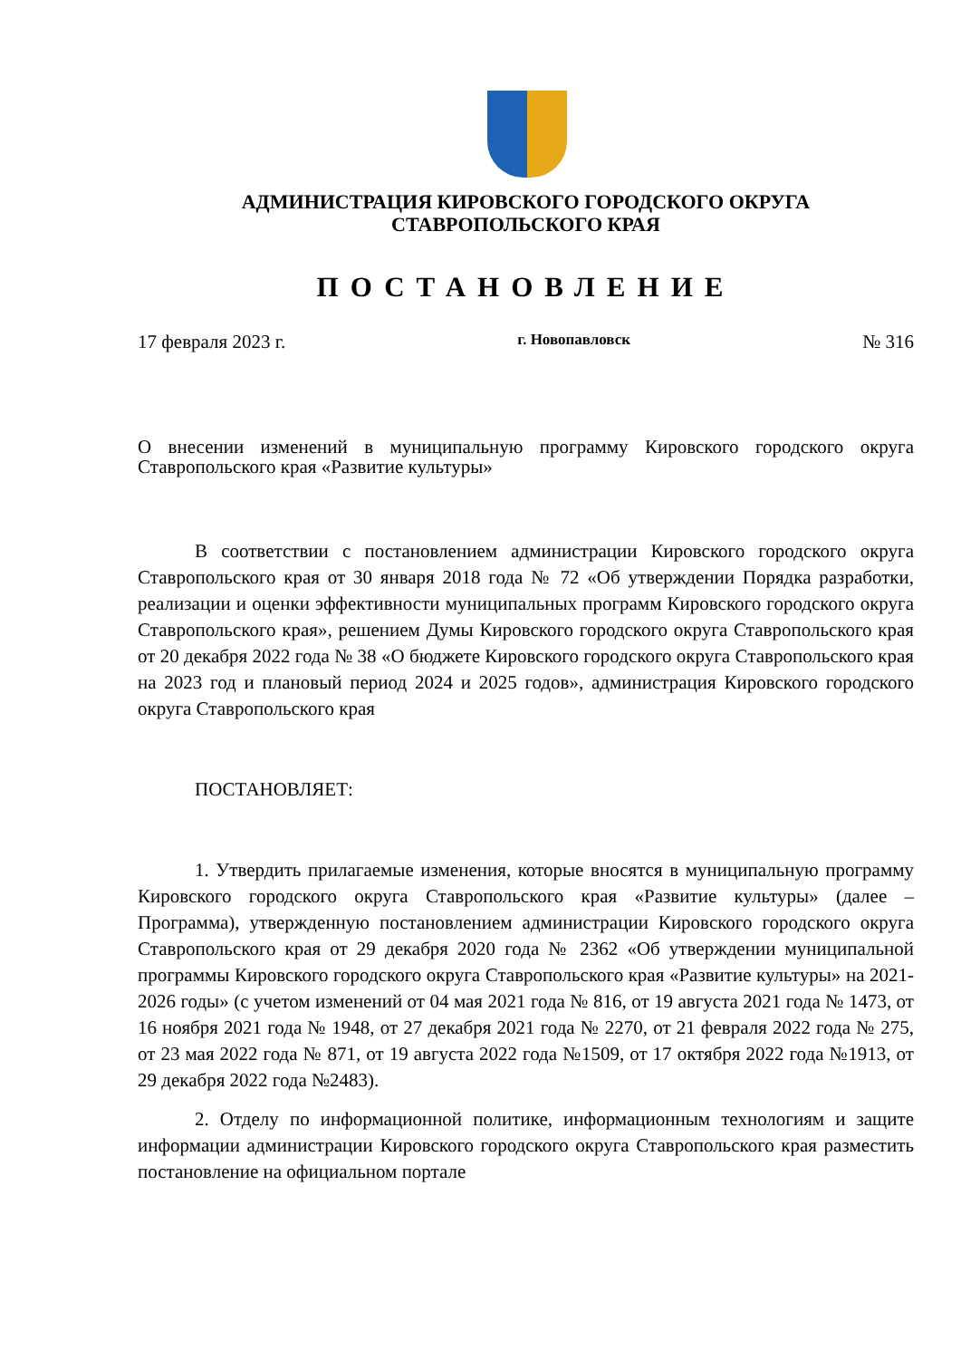АДМИНИСТРАЦИЯ КИРОВСКОГО ГОРОДСКОГО ОКРУГА
СТАВРОПОЛЬСКОГО КРАЯ
ПОСТАНОВЛЕНИЕ
17 февраля 2023 г. г. Новопавловск № 316
О внесении изменений в муниципальную программу Кировского городского округа Ставропольского края «Развитие культуры»
В соответствии с постановлением администрации Кировского городского округа Ставропольского края от 30 января 2018 года № 72 «Об утверждении Порядка разработки, реализации и оценки эффективности муниципальных программ Кировского городского округа Ставропольского края», решением Думы Кировского городского округа Ставропольского края от 20 декабря 2022 года № 38 «О бюджете Кировского городского округа Ставропольского края на 2023 год и плановый период 2024 и 2025 годов», администрация Кировского городского округа Ставропольского края
ПОСТАНОВЛЯЕТ:
1. Утвердить прилагаемые изменения, которые вносятся в муниципальную программу Кировского городского округа Ставропольского края «Развитие культуры» (далее – Программа), утвержденную постановлением администрации Кировского городского округа Ставропольского края от 29 декабря 2020 года № 2362 «Об утверждении муниципальной программы Кировского городского округа Ставропольского края «Развитие культуры» на 2021-2026 годы» (с учетом изменений от 04 мая 2021 года № 816, от 19 августа 2021 года № 1473, от 16 ноября 2021 года № 1948, от 27 декабря 2021 года № 2270, от 21 февраля 2022 года № 275, от 23 мая 2022 года № 871, от 19 августа 2022 года №1509, от 17 октября 2022 года №1913, от 29 декабря 2022 года №2483).
2. Отделу по информационной политике, информационным технологиям и защите информации администрации Кировского городского округа Ставропольского края разместить постановление на официальном портале